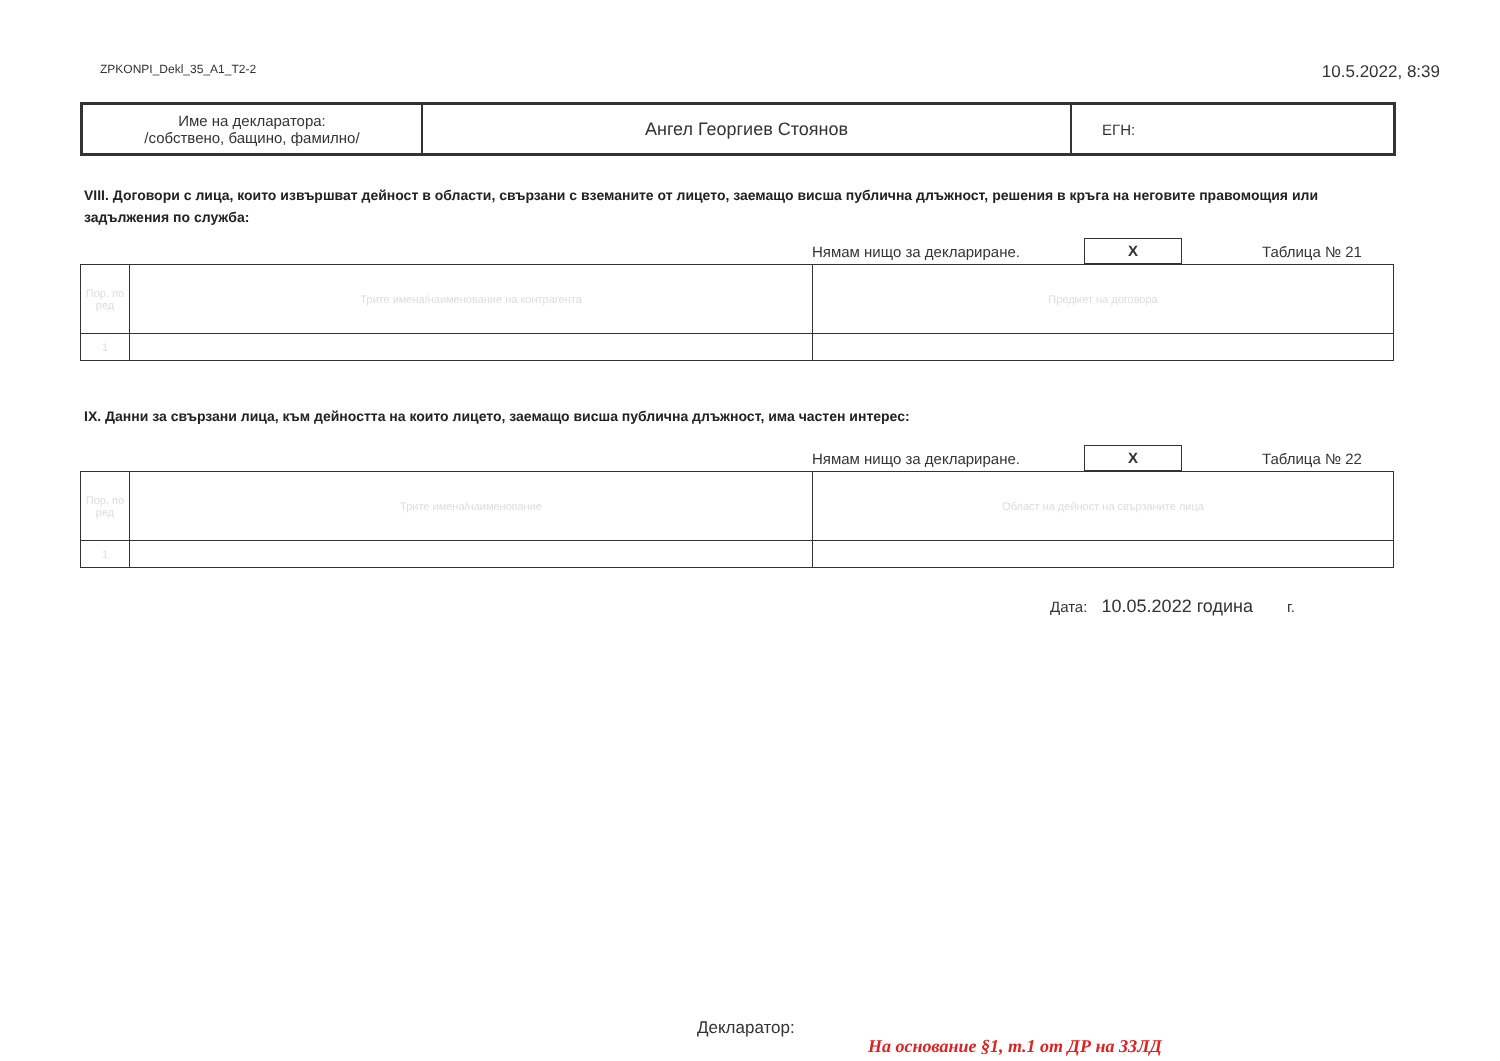ZPKONPI_Dekl_35_A1_T2-2 10.5.2022, 8:39
| Име на декларатора: /собствено, бащино, фамилно/ | Ангел Георгиев Стоянов | ЕГН: |
VIII. Договори с лица, които извършват дейност в области, свързани с вземаните от лицето, заемащо висша публична длъжност, решения в кръга на неговите правомощия или задължения по служба:
Нямам нищо за деклариране. X Таблица № 21
| Пор. по ред | Трите имена/наименование на контрагента | Предмет на договора |
| 1 | | |
IX. Данни за свързани лица, към дейността на които лицето, заемащо висша публична длъжност, има частен интерес:
Нямам нищо за деклариране. X Таблица № 22
| Пор. по ред | Трите имена/наименование | Област на дейност на свързаните лица |
| 1 | | |
Дата: 10.05.2022 година г.
Декларатор:
На основание §1, т.1 от ДР на ЗЗЛД